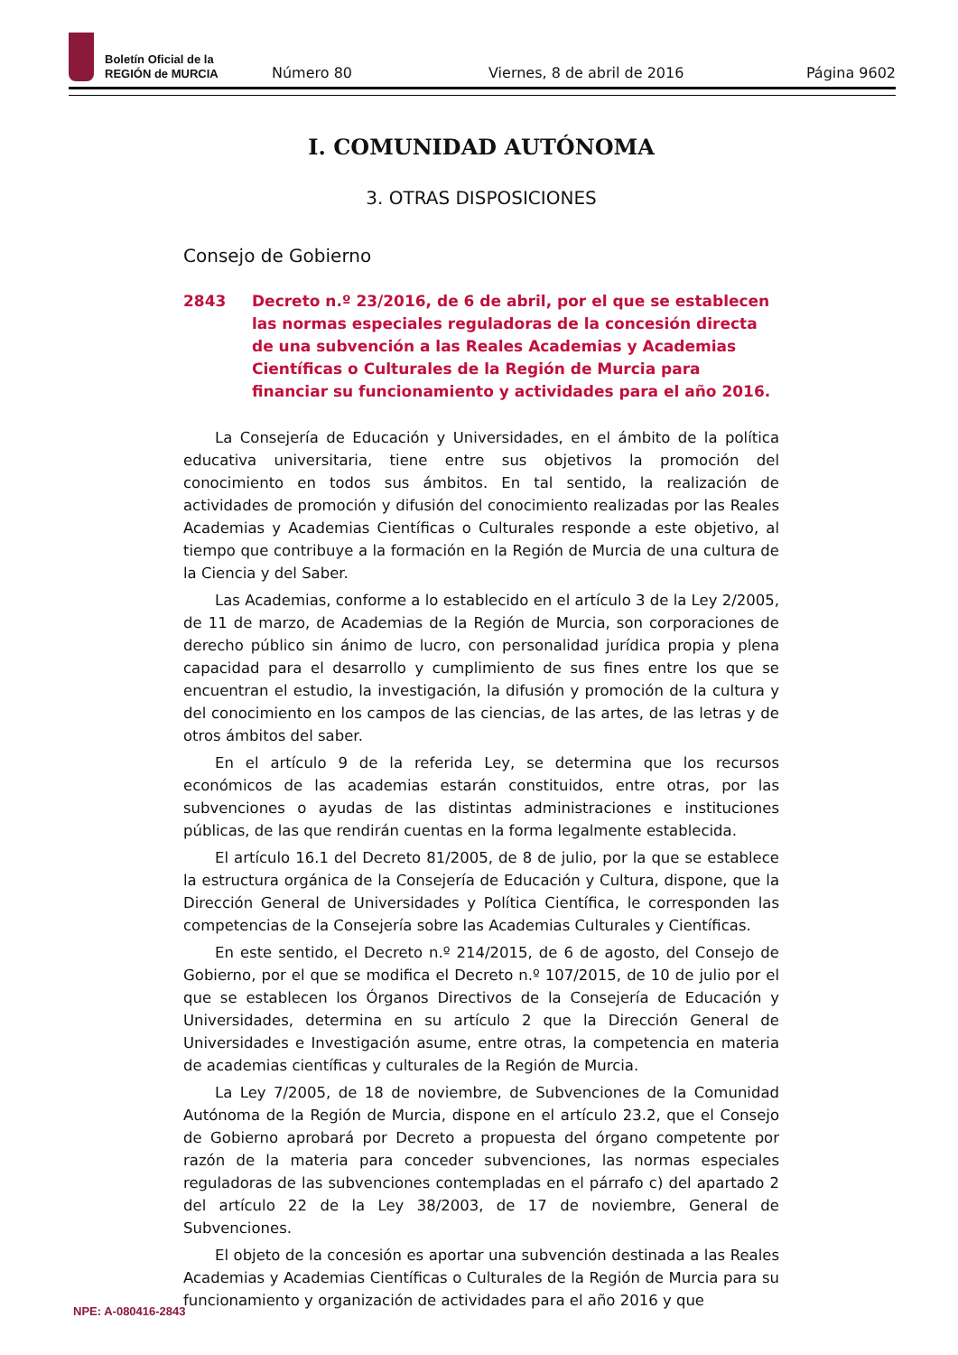Boletín Oficial de la
REGIÓN de MURCIA
Número 80 Viernes, 8 de abril de 2016 Página 9602
I. COMUNIDAD AUTÓNOMA
3. OTRAS DISPOSICIONES
Consejo de Gobierno
2843 Decreto n.º 23/2016, de 6 de abril, por el que se establecen las normas especiales reguladoras de la concesión directa de una subvención a las Reales Academias y Academias Científicas o Culturales de la Región de Murcia para financiar su funcionamiento y actividades para el año 2016.
La Consejería de Educación y Universidades, en el ámbito de la política educativa universitaria, tiene entre sus objetivos la promoción del conocimiento en todos sus ámbitos. En tal sentido, la realización de actividades de promoción y difusión del conocimiento realizadas por las Reales Academias y Academias Científicas o Culturales responde a este objetivo, al tiempo que contribuye a la formación en la Región de Murcia de una cultura de la Ciencia y del Saber.
Las Academias, conforme a lo establecido en el artículo 3 de la Ley 2/2005, de 11 de marzo, de Academias de la Región de Murcia, son corporaciones de derecho público sin ánimo de lucro, con personalidad jurídica propia y plena capacidad para el desarrollo y cumplimiento de sus fines entre los que se encuentran el estudio, la investigación, la difusión y promoción de la cultura y del conocimiento en los campos de las ciencias, de las artes, de las letras y de otros ámbitos del saber.
En el artículo 9 de la referida Ley, se determina que los recursos económicos de las academias estarán constituidos, entre otras, por las subvenciones o ayudas de las distintas administraciones e instituciones públicas, de las que rendirán cuentas en la forma legalmente establecida.
El artículo 16.1 del Decreto 81/2005, de 8 de julio, por la que se establece la estructura orgánica de la Consejería de Educación y Cultura, dispone, que la Dirección General de Universidades y Política Científica, le corresponden las competencias de la Consejería sobre las Academias Culturales y Científicas.
En este sentido, el Decreto n.º 214/2015, de 6 de agosto, del Consejo de Gobierno, por el que se modifica el Decreto n.º 107/2015, de 10 de julio por el que se establecen los Órganos Directivos de la Consejería de Educación y Universidades, determina en su artículo 2 que la Dirección General de Universidades e Investigación asume, entre otras, la competencia en materia de academias científicas y culturales de la Región de Murcia.
La Ley 7/2005, de 18 de noviembre, de Subvenciones de la Comunidad Autónoma de la Región de Murcia, dispone en el artículo 23.2, que el Consejo de Gobierno aprobará por Decreto a propuesta del órgano competente por razón de la materia para conceder subvenciones, las normas especiales reguladoras de las subvenciones contempladas en el párrafo c) del apartado 2 del artículo 22 de la Ley 38/2003, de 17 de noviembre, General de Subvenciones.
El objeto de la concesión es aportar una subvención destinada a las Reales Academias y Academias Científicas o Culturales de la Región de Murcia para su funcionamiento y organización de actividades para el año 2016 y que
NPE: A-080416-2843